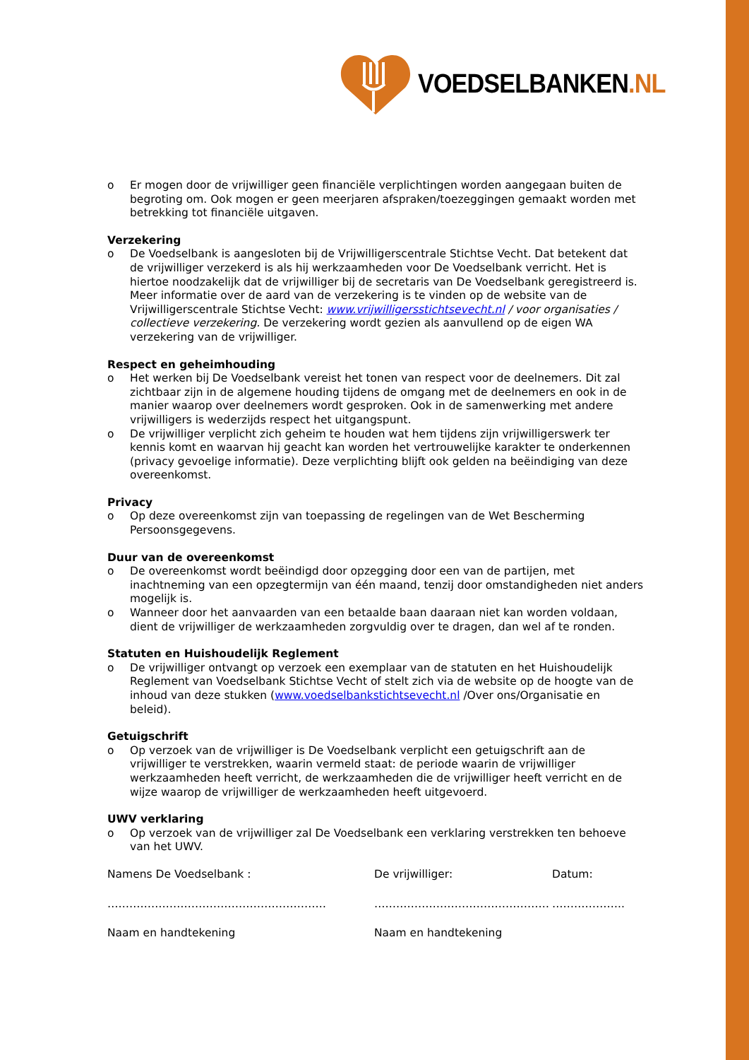VOEDSELBANKEN.NL
o Er mogen door de vrijwilliger geen financiële verplichtingen worden aangegaan buiten de begroting om. Ook mogen er geen meerjaren afspraken/toezeggingen gemaakt worden met betrekking tot financiële uitgaven.
Verzekering
o De Voedselbank is aangesloten bij de Vrijwilligerscentrale Stichtse Vecht. Dat betekent dat de vrijwilliger verzekerd is als hij werkzaamheden voor De Voedselbank verricht. Het is hiertoe noodzakelijk dat de vrijwilliger bij de secretaris van De Voedselbank geregistreerd is. Meer informatie over de aard van de verzekering is te vinden op de website van de Vrijwilligerscentrale Stichtse Vecht: www.vrijwilligersstichtsevecht.nl / voor organisaties / collectieve verzekering. De verzekering wordt gezien als aanvullend op de eigen WA verzekering van de vrijwilliger.
Respect en geheimhouding
o Het werken bij De Voedselbank vereist het tonen van respect voor de deelnemers. Dit zal zichtbaar zijn in de algemene houding tijdens de omgang met de deelnemers en ook in de manier waarop over deelnemers wordt gesproken. Ook in de samenwerking met andere vrijwilligers is wederzijds respect het uitgangspunt.
o De vrijwilliger verplicht zich geheim te houden wat hem tijdens zijn vrijwilligerswerk ter kennis komt en waarvan hij geacht kan worden het vertrouwelijke karakter te onderkennen (privacy gevoelige informatie). Deze verplichting blijft ook gelden na beëindiging van deze overeenkomst.
Privacy
o Op deze overeenkomst zijn van toepassing de regelingen van de Wet Bescherming Persoonsgegevens.
Duur van de overeenkomst
o De overeenkomst wordt beëindigd door opzegging door een van de partijen, met inachtneming van een opzegtermijn van één maand, tenzij door omstandigheden niet anders mogelijk is.
o Wanneer door het aanvaarden van een betaalde baan daaraan niet kan worden voldaan, dient de vrijwilliger de werkzaamheden zorgvuldig over te dragen, dan wel af te ronden.
Statuten en Huishoudelijk Reglement
o De vrijwilliger ontvangt op verzoek een exemplaar van de statuten en het Huishoudelijk Reglement van Voedselbank Stichtse Vecht of stelt zich via de website op de hoogte van de inhoud van deze stukken (www.voedselbankstichtsevecht.nl /Over ons/Organisatie en beleid).
Getuigschrift
o Op verzoek van de vrijwilliger is De Voedselbank verplicht een getuigschrift aan de vrijwilliger te verstrekken, waarin vermeld staat: de periode waarin de vrijwilliger werkzaamheden heeft verricht, de werkzaamheden die de vrijwilliger heeft verricht en de wijze waarop de vrijwilliger de werkzaamheden heeft uitgevoerd.
UWV verklaring
o Op verzoek van de vrijwilliger zal De Voedselbank een verklaring verstrekken ten behoeve van het UWV.
Namens De Voedselbank :
……………………………………………………
Naam en handtekening
De vrijwilliger:
…………………………………………
Naam en handtekening
Datum:
………………..